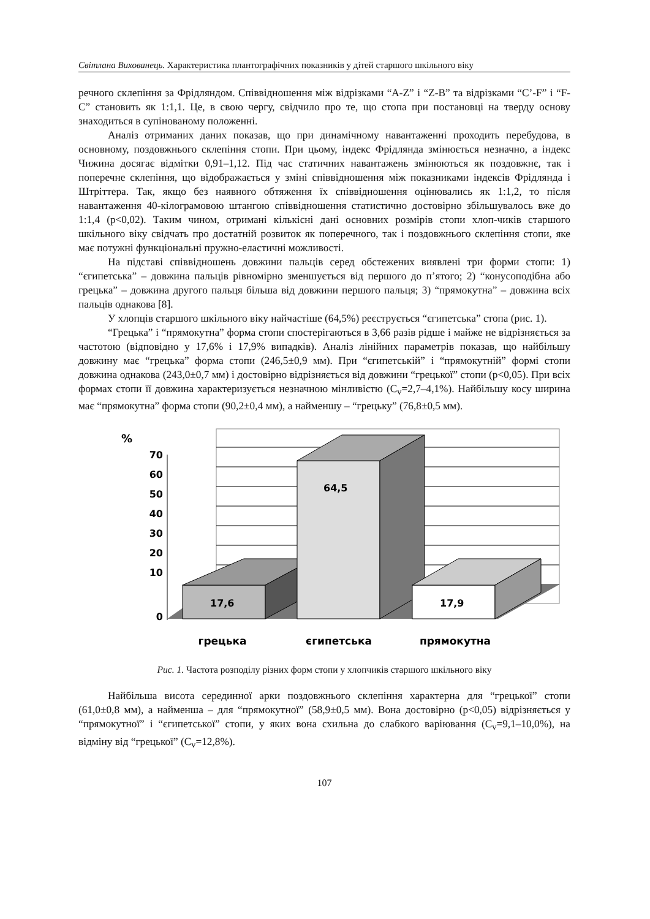Світлана Вихованець. Характеристика плантографічних показників у дітей старшого шкільного віку
речного склепіння за Фрідляндом. Співвідношення між відрізками “A-Z” і “Z-B” та відрізками “C’-F” і “F-C” становить як 1:1,1. Це, в свою чергу, свідчило про те, що стопа при постановці на тверду основу знаходиться в супінованому положенні.
Аналіз отриманих даних показав, що при динамічному навантаженні проходить перебудова, в основному, поздовжнього склепіння стопи. При цьому, індекс Фрідлянда змінюється незначно, а індекс Чижина досягає відмітки 0,91–1,12. Під час статичних навантажень змінюються як поздовжнє, так і поперечне склепіння, що відображається у зміні співвідношення між показниками індексів Фрідлянда і Штріттера. Так, якщо без наявного обтяження їх співвідношення оцінювались як 1:1,2, то після навантаження 40-кілограмовою штангою співвідношення статистично достовірно збільшувалось вже до 1:1,4 (p<0,02). Таким чином, отримані кількісні дані основних розмірів стопи хлоп-чиків старшого шкільного віку свідчать про достатній розвиток як поперечного, так і поздовжнього склепіння стопи, яке має потужні функціональні пружно-еластичні можливості.
На підставі співвідношень довжини пальців серед обстежених виявлені три форми стопи: 1) “єгипетська” – довжина пальців рівномірно зменшується від першого до п’ятого; 2) “конусоподібна або грецька” – довжина другого пальця більша від довжини першого пальця; 3) “прямокутна” – довжина всіх пальців однакова [8].
У хлопців старшого шкільного віку найчастіше (64,5%) реєструється “єгипетська” стопа (рис. 1).
“Грецька” і “прямокутна” форма стопи спостерігаються в 3,66 разів рідше і майже не відрізняється за частотою (відповідно у 17,6% і 17,9% випадків). Аналіз лінійних параметрів показав, що найбільшу довжину має “грецька” форма стопи (246,5±0,9 мм). При “єгипетській” і “прямокутній” формі стопи довжина однакова (243,0±0,7 мм) і достовірно відрізняється від довжини “грецької” стопи (p<0,05). При всіх формах стопи її довжина характеризується незначною мінливістю (C<sub>v</sub>=2,7–4,1%). Найбільшу косу ширина має “прямокутна” форма стопи (90,2±0,4 мм), а найменшу – “грецьку” (76,8±0,5 мм).
%
70
60
50
40
30
20
10
0
17,6
64,5
17,9
грецька
єгипетська
прямокутна
Рис. 1. Частота розподілу різних форм стопи у хлопчиків старшого шкільного віку
Найбільша висота серединної арки поздовжнього склепіння характерна для “грецької” стопи (61,0±0,8 мм), а найменша – для “прямокутної” (58,9±0,5 мм). Вона достовірно (p<0,05) відрізняється у “прямокутної” і “єгипетської” стопи, у яких вона схильна до слабкого варіювання (C<sub>v</sub>=9,1–10,0%), на відміну від “грецької” (C<sub>v</sub>=12,8%).
107